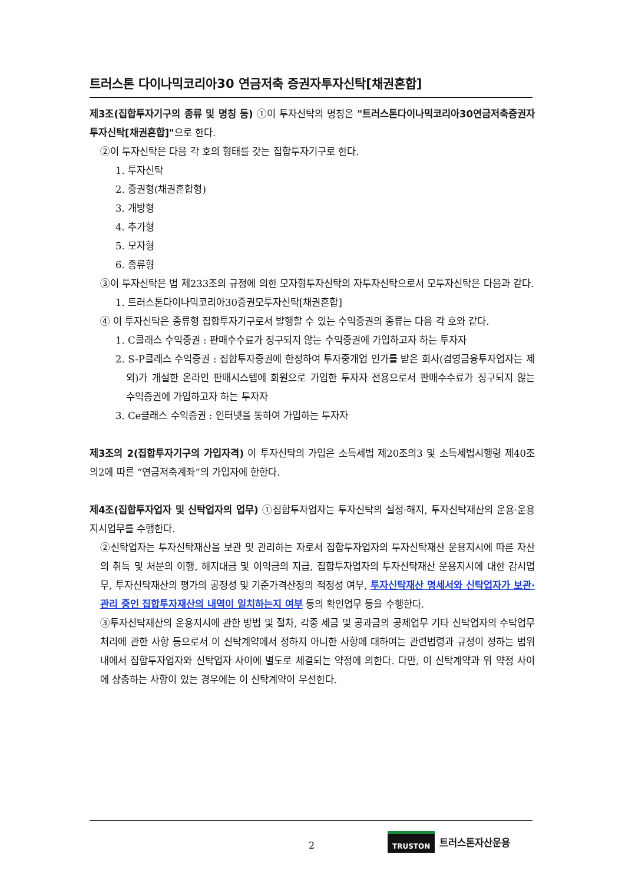트러스톤 다이나믹코리아30 연금저축 증권자투자신탁[채권혼합]
제3조(집합투자기구의 종류 및 명칭 등) ①이 투자신탁의 명칭은 "트러스톤다이나믹코리아30연금저축증권자투자신탁[채권혼합]"으로 한다.
②이 투자신탁은 다음 각 호의 형태를 갖는 집합투자기구로 한다.
1. 투자신탁
2. 증권형(채권혼합형)
3. 개방형
4. 추가형
5. 모자형
6. 종류형
③이 투자신탁은 법 제233조의 규정에 의한 모자형투자신탁의 자투자신탁으로서 모투자신탁은 다음과 같다.
1. 트러스톤다이나믹코리아30증권모투자신탁[채권혼합]
④ 이 투자신탁은 종류형 집합투자기구로서 발행할 수 있는 수익증권의 종류는 다음 각 호와 같다.
1. C클래스 수익증권 : 판매수수료가 징구되지 않는 수익증권에 가입하고자 하는 투자자
2. S-P클래스 수익증권 : 집합투자증권에 한정하여 투자중개업 인가를 받은 회사(겸영금융투자업자는 제외)가 개설한 온라인 판매시스템에 회원으로 가입한 투자자 전용으로서 판매수수료가 징구되지 않는 수익증권에 가입하고자 하는 투자자
3. Ce클래스 수익증권 : 인터넷을 통하여 가입하는 투자자
제3조의 2(집합투자기구의 가입자격) 이 투자신탁의 가입은 소득세법 제20조의3 및 소득세법시행령 제40조의2에 따른 “연금저축계좌”의 가입자에 한한다.
제4조(집합투자업자 및 신탁업자의 업무) ①집합투자업자는 투자신탁의 설정·해지, 투자신탁재산의 운용·운용지시업무를 수행한다.
②신탁업자는 투자신탁재산을 보관 및 관리하는 자로서 집합투자업자의 투자신탁재산 운용지시에 따른 자산의 취득 및 처분의 이행, 해지대금 및 이익금의 지급, 집합투자업자의 투자신탁재산 운용지시에 대한 감시업무, 투자신탁재산의 평가의 공정성 및 기준가격산정의 적정성 여부, 투자신탁재산 명세서와 신탁업자가 보관·관리 중인 집합투자재산의 내역이 일치하는지 여부 등의 확인업무 등을 수행한다.
③투자신탁재산의 운용지시에 관한 방법 및 절차, 각종 세금 및 공과금의 공제업무 기타 신탁업자의 수탁업무처리에 관한 사항 등으로서 이 신탁계약에서 정하지 아니한 사항에 대하여는 관련법령과 규정이 정하는 범위 내에서 집합투자업자와 신탁업자 사이에 별도로 체결되는 약정에 의한다. 다만, 이 신탁계약과 위 약정 사이에 상충하는 사항이 있는 경우에는 이 신탁계약이 우선한다.
2
TRUSTON 트러스톤자산운용